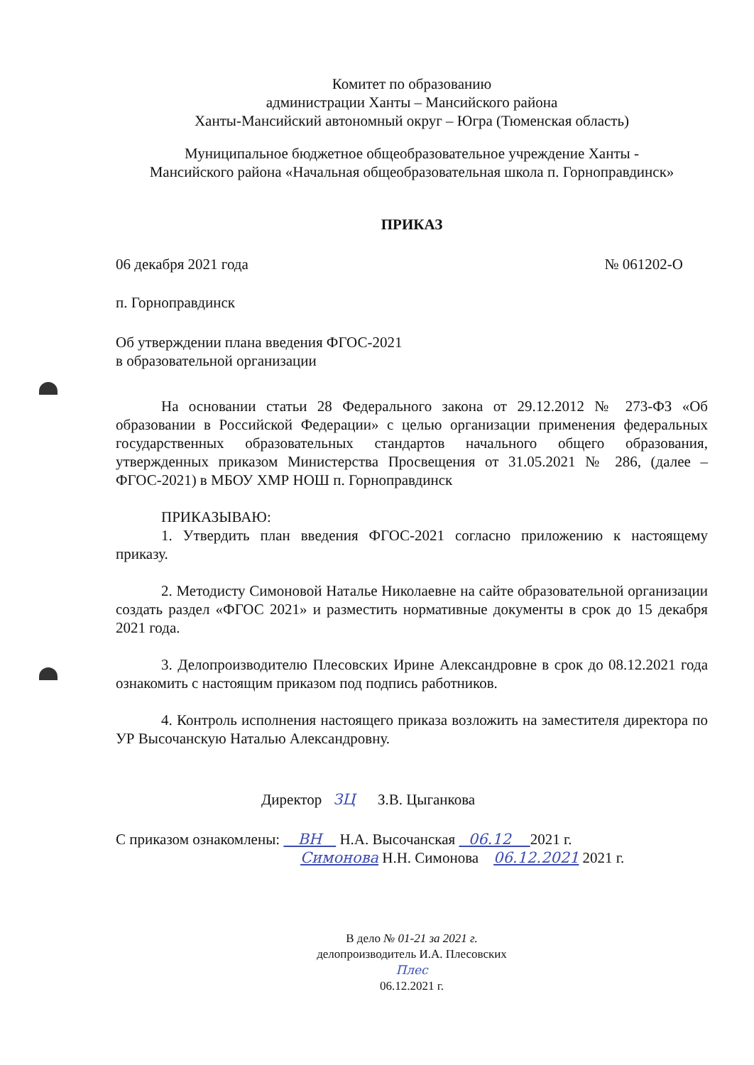Комитет по образованию
администрации Ханты – Мансийского района
Ханты-Мансийский автономный округ – Югра (Тюменская область)
Муниципальное бюджетное общеобразовательное учреждение Ханты -
Мансийского района «Начальная общеобразовательная школа п. Горноправдинск»
ПРИКАЗ
06 декабря 2021 года № 061202-О
п. Горноправдинск
Об утверждении плана введения ФГОС-2021
в образовательной организации
На основании статьи 28 Федерального закона от 29.12.2012 № 273-ФЗ «Об образовании в Российской Федерации» с целью организации применения федеральных государственных образовательных стандартов начального общего образования, утвержденных приказом Министерства Просвещения от 31.05.2021 № 286, (далее – ФГОС-2021) в МБОУ ХМР НОШ п. Горноправдинск
ПРИКАЗЫВАЮ:
1. Утвердить план введения ФГОС-2021 согласно приложению к настоящему приказу.
2. Методисту Симоновой Наталье Николаевне на сайте образовательной организации создать раздел «ФГОС 2021» и разместить нормативные документы в срок до 15 декабря 2021 года.
3. Делопроизводителю Плесовских Ирине Александровне в срок до 08.12.2021 года ознакомить с настоящим приказом под подпись работников.
4. Контроль исполнения настоящего приказа возложить на заместителя директора по УР Высочанскую Наталью Александровну.
Директор ЗЦ З.В. Цыганкова
С приказом ознакомлены: ВН Н.А. Высочанская 06.12 2021 г.
Симонова Н.Н. Симонова 06.12.2021 2021 г.
В дело № 01-21 за 2021 г.
делопроизводитель И.А. Плесовских
Плес
06.12.2021 г.